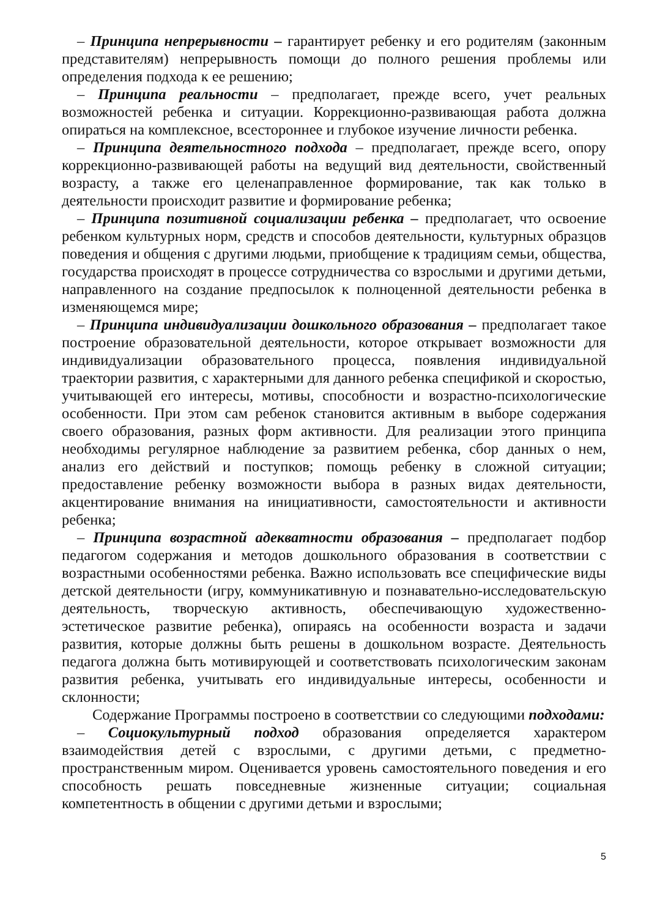– Принципа непрерывности – гарантирует ребенку и его родителям (законным представителям) непрерывность помощи до полного решения проблемы или определения подхода к ее решению;
– Принципа реальности – предполагает, прежде всего, учет реальных возможностей ребенка и ситуации. Коррекционно-развивающая работа должна опираться на комплексное, всестороннее и глубокое изучение личности ребенка.
– Принципа деятельностного подхода – предполагает, прежде всего, опору коррекционно-развивающей работы на ведущий вид деятельности, свойственный возрасту, а также его целенаправленное формирование, так как только в деятельности происходит развитие и формирование ребенка;
– Принципа позитивной социализации ребенка – предполагает, что освоение ребенком культурных норм, средств и способов деятельности, культурных образцов поведения и общения с другими людьми, приобщение к традициям семьи, общества, государства происходят в процессе сотрудничества со взрослыми и другими детьми, направленного на создание предпосылок к полноценной деятельности ребенка в изменяющемся мире;
– Принципа индивидуализации дошкольного образования – предполагает такое построение образовательной деятельности, которое открывает возможности для индивидуализации образовательного процесса, появления индивидуальной траектории развития, с характерными для данного ребенка спецификой и скоростью, учитывающей его интересы, мотивы, способности и возрастно-психологические особенности. При этом сам ребенок становится активным в выборе содержания своего образования, разных форм активности. Для реализации этого принципа необходимы регулярное наблюдение за развитием ребенка, сбор данных о нем, анализ его действий и поступков; помощь ребенку в сложной ситуации; предоставление ребенку возможности выбора в разных видах деятельности, акцентирование внимания на инициативности, самостоятельности и активности ребенка;
– Принципа возрастной адекватности образования – предполагает подбор педагогом содержания и методов дошкольного образования в соответствии с возрастными особенностями ребенка. Важно использовать все специфические виды детской деятельности (игру, коммуникативную и познавательно-исследовательскую деятельность, творческую активность, обеспечивающую художественно-эстетическое развитие ребенка), опираясь на особенности возраста и задачи развития, которые должны быть решены в дошкольном возрасте. Деятельность педагога должна быть мотивирующей и соответствовать психологическим законам развития ребенка, учитывать его индивидуальные интересы, особенности и склонности;
Содержание Программы построено в соответствии со следующими подходами:
– Социокультурный подход образования определяется характером взаимодействия детей с взрослыми, с другими детьми, с предметно-пространственным миром. Оценивается уровень самостоятельного поведения и его способность решать повседневные жизненные ситуации; социальная компетентность в общении с другими детьми и взрослыми;
5